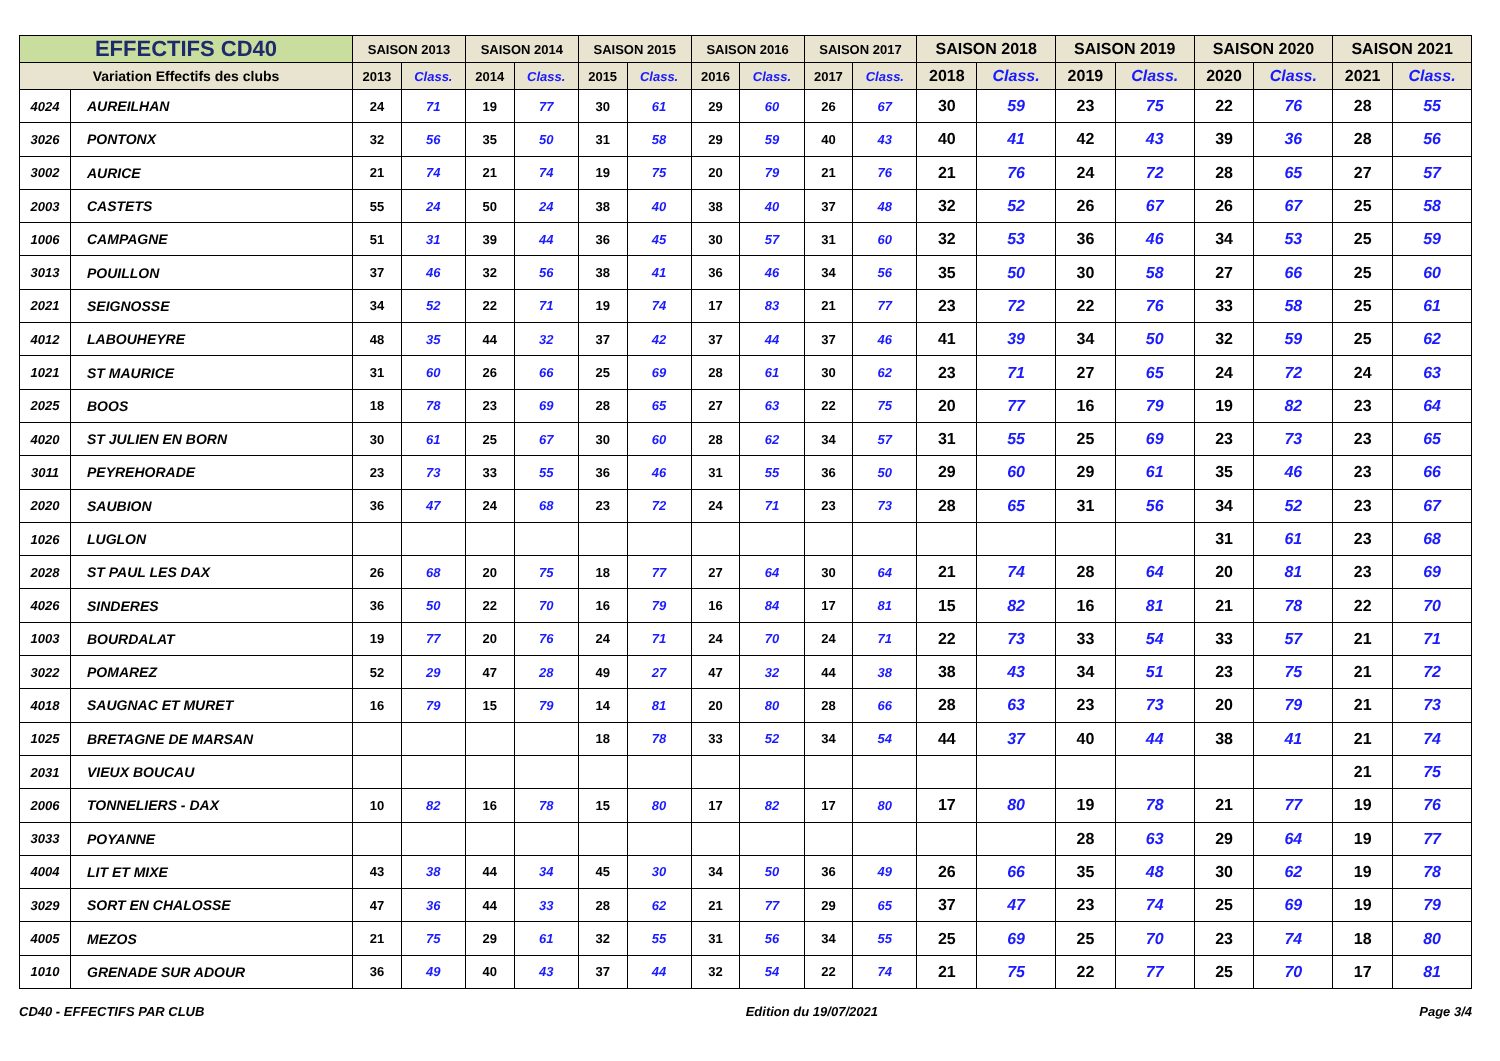| EFFECTIFS CD40 | | SAISON 2013 | | SAISON 2014 | | SAISON 2015 | | SAISON 2016 | | SAISON 2017 | | SAISON 2018 | | SAISON 2019 | | SAISON 2020 | | SAISON 2021 | |
| --- | --- | --- | --- | --- | --- | --- | --- | --- | --- | --- | --- | --- | --- | --- | --- | --- | --- | --- | --- |
| Variation Effectifs des clubs | | 2013 | Class. | 2014 | Class. | 2015 | Class. | 2016 | Class. | 2017 | Class. | 2018 | Class. | 2019 | Class. | 2020 | Class. | 2021 | Class. |
| 4024 | AUREILHAN | 24 | 71 | 19 | 77 | 30 | 61 | 29 | 60 | 26 | 67 | 30 | 59 | 23 | 75 | 22 | 76 | 28 | 55 |
| 3026 | PONTONX | 32 | 56 | 35 | 50 | 31 | 58 | 29 | 59 | 40 | 43 | 40 | 41 | 42 | 43 | 39 | 36 | 28 | 56 |
| 3002 | AURICE | 21 | 74 | 21 | 74 | 19 | 75 | 20 | 79 | 21 | 76 | 21 | 76 | 24 | 72 | 28 | 65 | 27 | 57 |
| 2003 | CASTETS | 55 | 24 | 50 | 24 | 38 | 40 | 38 | 40 | 37 | 48 | 32 | 52 | 26 | 67 | 26 | 67 | 25 | 58 |
| 1006 | CAMPAGNE | 51 | 31 | 39 | 44 | 36 | 45 | 30 | 57 | 31 | 60 | 32 | 53 | 36 | 46 | 34 | 53 | 25 | 59 |
| 3013 | POUILLON | 37 | 46 | 32 | 56 | 38 | 41 | 36 | 46 | 34 | 56 | 35 | 50 | 30 | 58 | 27 | 66 | 25 | 60 |
| 2021 | SEIGNOSSE | 34 | 52 | 22 | 71 | 19 | 74 | 17 | 83 | 21 | 77 | 23 | 72 | 22 | 76 | 33 | 58 | 25 | 61 |
| 4012 | LABOUHEYRE | 48 | 35 | 44 | 32 | 37 | 42 | 37 | 44 | 37 | 46 | 41 | 39 | 34 | 50 | 32 | 59 | 25 | 62 |
| 1021 | ST MAURICE | 31 | 60 | 26 | 66 | 25 | 69 | 28 | 61 | 30 | 62 | 23 | 71 | 27 | 65 | 24 | 72 | 24 | 63 |
| 2025 | BOOS | 18 | 78 | 23 | 69 | 28 | 65 | 27 | 63 | 22 | 75 | 20 | 77 | 16 | 79 | 19 | 82 | 23 | 64 |
| 4020 | ST JULIEN EN BORN | 30 | 61 | 25 | 67 | 30 | 60 | 28 | 62 | 34 | 57 | 31 | 55 | 25 | 69 | 23 | 73 | 23 | 65 |
| 3011 | PEYREHORADE | 23 | 73 | 33 | 55 | 36 | 46 | 31 | 55 | 36 | 50 | 29 | 60 | 29 | 61 | 35 | 46 | 23 | 66 |
| 2020 | SAUBION | 36 | 47 | 24 | 68 | 23 | 72 | 24 | 71 | 23 | 73 | 28 | 65 | 31 | 56 | 34 | 52 | 23 | 67 |
| 1026 | LUGLON | | | | | | | | | | | | | | | 31 | 61 | 23 | 68 |
| 2028 | ST PAUL LES DAX | 26 | 68 | 20 | 75 | 18 | 77 | 27 | 64 | 30 | 64 | 21 | 74 | 28 | 64 | 20 | 81 | 23 | 69 |
| 4026 | SINDERES | 36 | 50 | 22 | 70 | 16 | 79 | 16 | 84 | 17 | 81 | 15 | 82 | 16 | 81 | 21 | 78 | 22 | 70 |
| 1003 | BOURDALAT | 19 | 77 | 20 | 76 | 24 | 71 | 24 | 70 | 24 | 71 | 22 | 73 | 33 | 54 | 33 | 57 | 21 | 71 |
| 3022 | POMAREZ | 52 | 29 | 47 | 28 | 49 | 27 | 47 | 32 | 44 | 38 | 38 | 43 | 34 | 51 | 23 | 75 | 21 | 72 |
| 4018 | SAUGNAC ET MURET | 16 | 79 | 15 | 79 | 14 | 81 | 20 | 80 | 28 | 66 | 28 | 63 | 23 | 73 | 20 | 79 | 21 | 73 |
| 1025 | BRETAGNE DE MARSAN | | | | | 18 | 78 | 33 | 52 | 34 | 54 | 44 | 37 | 40 | 44 | 38 | 41 | 21 | 74 |
| 2031 | VIEUX BOUCAU | | | | | | | | | | | | | | | | | 21 | 75 |
| 2006 | TONNELIERS - DAX | 10 | 82 | 16 | 78 | 15 | 80 | 17 | 82 | 17 | 80 | 17 | 80 | 19 | 78 | 21 | 77 | 19 | 76 |
| 3033 | POYANNE | | | | | | | | | | | | | 28 | 63 | 29 | 64 | 19 | 77 |
| 4004 | LIT ET MIXE | 43 | 38 | 44 | 34 | 45 | 30 | 34 | 50 | 36 | 49 | 26 | 66 | 35 | 48 | 30 | 62 | 19 | 78 |
| 3029 | SORT EN CHALOSSE | 47 | 36 | 44 | 33 | 28 | 62 | 21 | 77 | 29 | 65 | 37 | 47 | 23 | 74 | 25 | 69 | 19 | 79 |
| 4005 | MEZOS | 21 | 75 | 29 | 61 | 32 | 55 | 31 | 56 | 34 | 55 | 25 | 69 | 25 | 70 | 23 | 74 | 18 | 80 |
| 1010 | GRENADE SUR ADOUR | 36 | 49 | 40 | 43 | 37 | 44 | 32 | 54 | 22 | 74 | 21 | 75 | 22 | 77 | 25 | 70 | 17 | 81 |
CD40 - EFFECTIFS PAR CLUB Edition du 19/07/2021 Page 3/4